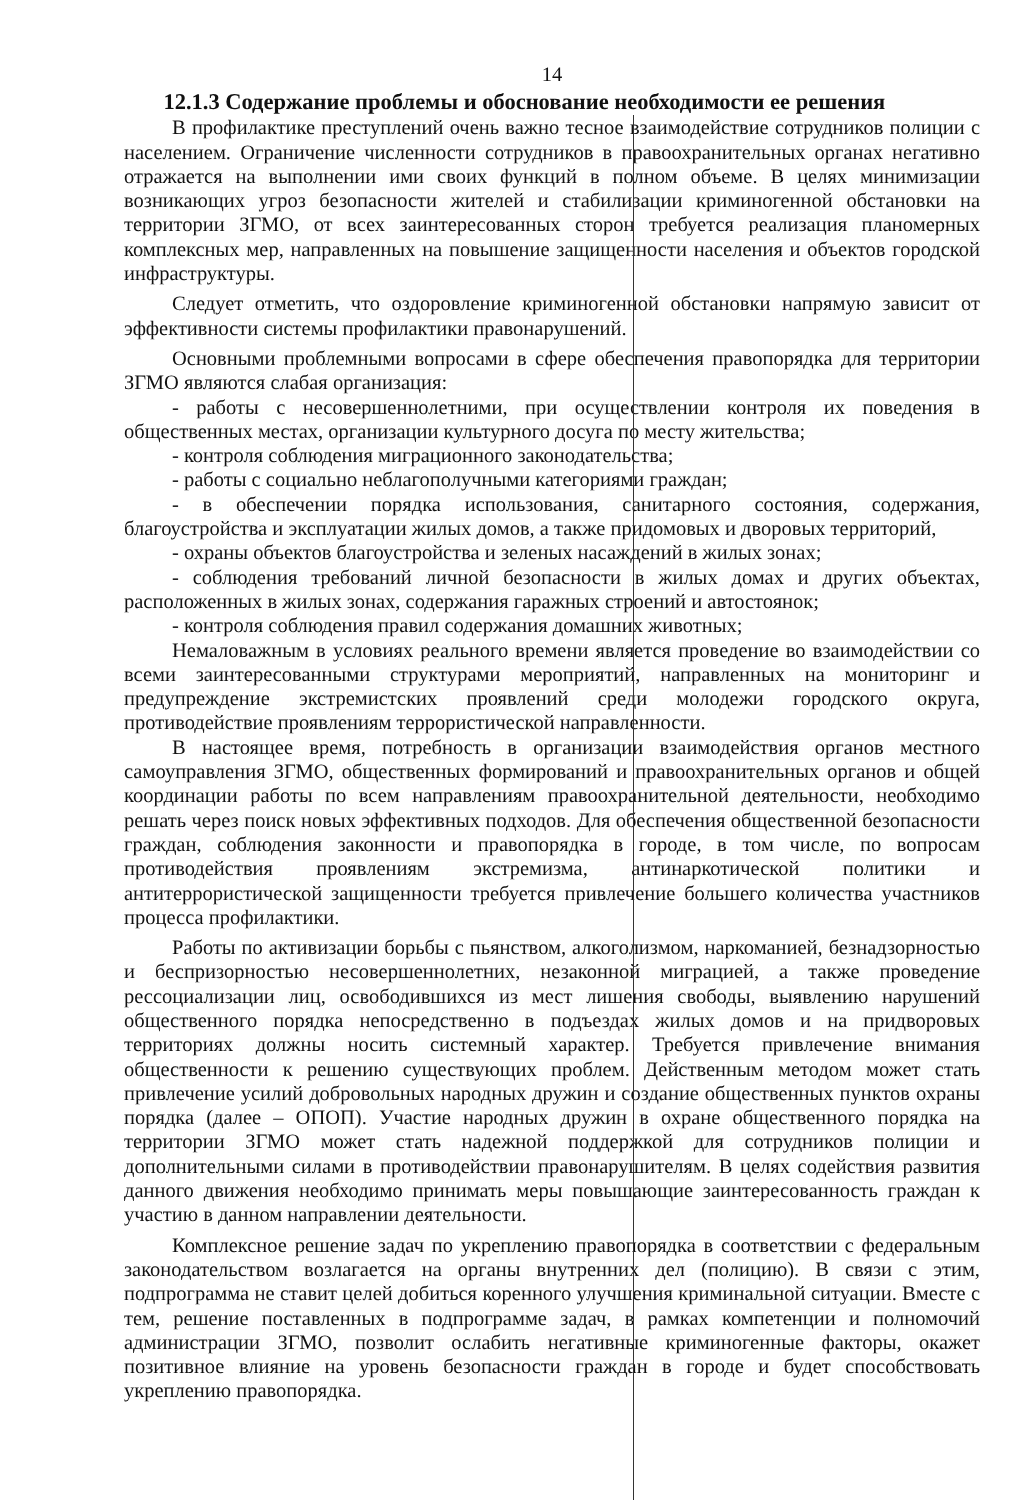14
12.1.3 Содержание проблемы и обоснование необходимости ее решения
В профилактике преступлений очень важно тесное взаимодействие сотрудников полиции с населением. Ограничение численности сотрудников в правоохранительных органах негативно отражается на выполнении ими своих функций в полном объеме. В целях минимизации возникающих угроз безопасности жителей и стабилизации криминогенной обстановки на территории ЗГМО, от всех заинтересованных сторон требуется реализация планомерных комплексных мер, направленных на повышение защищенности населения и объектов городской инфраструктуры.
Следует отметить, что оздоровление криминогенной обстановки напрямую зависит от эффективности системы профилактики правонарушений.
Основными проблемными вопросами в сфере обеспечения правопорядка для территории ЗГМО являются слабая организация:
- работы с несовершеннолетними, при осуществлении контроля их поведения в общественных местах, организации культурного досуга по месту жительства;
- контроля соблюдения миграционного законодательства;
- работы с социально неблагополучными категориями граждан;
- в обеспечении порядка использования, санитарного состояния, содержания, благоустройства и эксплуатации жилых домов, а также придомовых и дворовых территорий,
- охраны объектов благоустройства и зеленых насаждений в жилых зонах;
- соблюдения требований личной безопасности в жилых домах и других объектах, расположенных в жилых зонах, содержания гаражных строений и автостоянок;
- контроля соблюдения правил содержания домашних животных;
Немаловажным в условиях реального времени является проведение во взаимодействии со всеми заинтересованными структурами мероприятий, направленных на мониторинг и предупреждение экстремистских проявлений среди молодежи городского округа, противодействие проявлениям террористической направленности.
В настоящее время, потребность в организации взаимодействия органов местного самоуправления ЗГМО, общественных формирований и правоохранительных органов и общей координации работы по всем направлениям правоохранительной деятельности, необходимо решать через поиск новых эффективных подходов. Для обеспечения общественной безопасности граждан, соблюдения законности и правопорядка в городе, в том числе, по вопросам противодействия проявлениям экстремизма, антинаркотической политики и антитеррористической защищенности требуется привлечение большего количества участников процесса профилактики.
Работы по активизации борьбы с пьянством, алкоголизмом, наркоманией, безнадзорностью и беспризорностью несовершеннолетних, незаконной миграцией, а также проведение рессоциализации лиц, освободившихся из мест лишения свободы, выявлению нарушений общественного порядка непосредственно в подъездах жилых домов и на придворовых территориях должны носить системный характер. Требуется привлечение внимания общественности к решению существующих проблем. Действенным методом может стать привлечение усилий добровольных народных дружин и создание общественных пунктов охраны порядка (далее – ОПОП). Участие народных дружин в охране общественного порядка на территории ЗГМО может стать надежной поддержкой для сотрудников полиции и дополнительными силами в противодействии правонарушителям. В целях содействия развития данного движения необходимо принимать меры повышающие заинтересованность граждан к участию в данном направлении деятельности.
Комплексное решение задач по укреплению правопорядка в соответствии с федеральным законодательством возлагается на органы внутренних дел (полицию). В связи с этим, подпрограмма не ставит целей добиться коренного улучшения криминальной ситуации. Вместе с тем, решение поставленных в подпрограмме задач, в рамках компетенции и полномочий администрации ЗГМО, позволит ослабить негативные криминогенные факторы, окажет позитивное влияние на уровень безопасности граждан в городе и будет способствовать укреплению правопорядка.